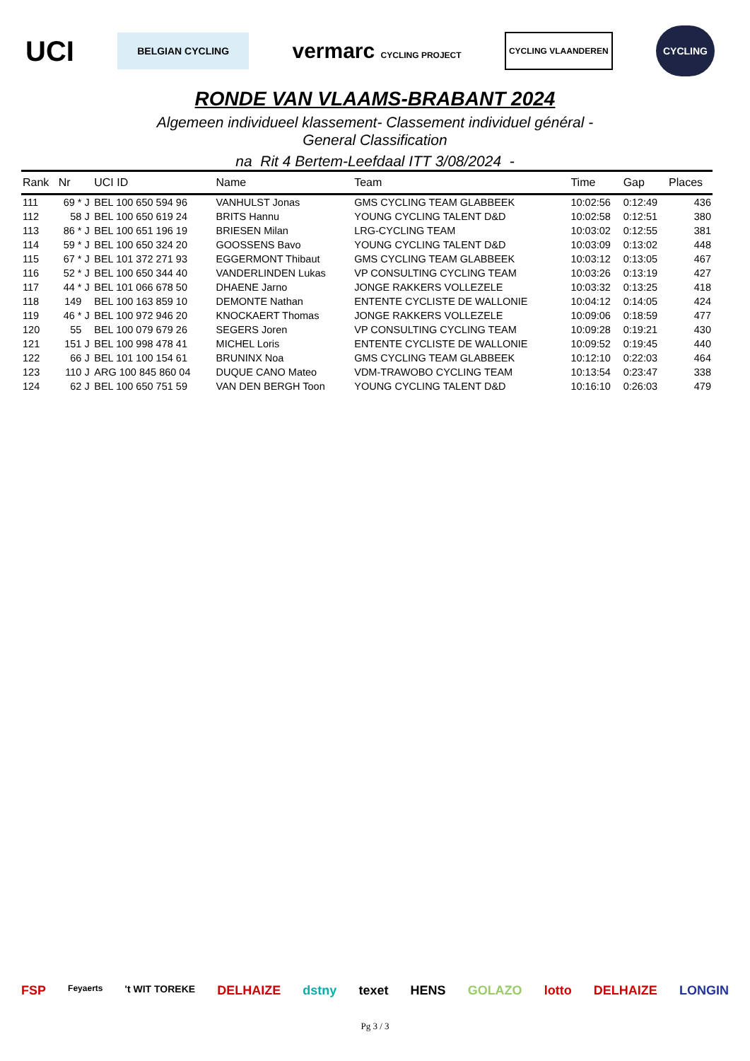UCI BELGIAN CYCLING vermarc CYCLING PROJECT CYCLING VLAANDEREN CYCLING
RONDE VAN VLAAMS-BRABANT 2024
Algemeen individueel klassement- Classement individuel général -
General Classification
na Rit 4 Bertem-Leefdaal ITT 3/08/2024 -
| Rank | Nr | | UCI ID | Name | Team | Time | Gap | Places |
| --- | --- | --- | --- | --- | --- | --- | --- | --- |
| 111 | 69 * | J | BEL 100 650 594 96 | VANHULST Jonas | GMS CYCLING TEAM GLABBEEK | 10:02:56 | 0:12:49 | 436 |
| 112 | 58 | J | BEL 100 650 619 24 | BRITS Hannu | YOUNG CYCLING TALENT D&D | 10:02:58 | 0:12:51 | 380 |
| 113 | 86 * | J | BEL 100 651 196 19 | BRIESEN Milan | LRG-CYCLING TEAM | 10:03:02 | 0:12:55 | 381 |
| 114 | 59 * | J | BEL 100 650 324 20 | GOOSSENS Bavo | YOUNG CYCLING TALENT D&D | 10:03:09 | 0:13:02 | 448 |
| 115 | 67 * | J | BEL 101 372 271 93 | EGGERMONT Thibaut | GMS CYCLING TEAM GLABBEEK | 10:03:12 | 0:13:05 | 467 |
| 116 | 52 * | J | BEL 100 650 344 40 | VANDERLINDEN Lukas | VP CONSULTING CYCLING TEAM | 10:03:26 | 0:13:19 | 427 |
| 117 | 44 * | J | BEL 101 066 678 50 | DHAENE Jarno | JONGE RAKKERS VOLLEZELE | 10:03:32 | 0:13:25 | 418 |
| 118 | 149 | | BEL 100 163 859 10 | DEMONTE Nathan | ENTENTE CYCLISTE DE WALLONIE | 10:04:12 | 0:14:05 | 424 |
| 119 | 46 * | J | BEL 100 972 946 20 | KNOCKAERT Thomas | JONGE RAKKERS VOLLEZELE | 10:09:06 | 0:18:59 | 477 |
| 120 | 55 | | BEL 100 079 679 26 | SEGERS Joren | VP CONSULTING CYCLING TEAM | 10:09:28 | 0:19:21 | 430 |
| 121 | 151 | J | BEL 100 998 478 41 | MICHEL Loris | ENTENTE CYCLISTE DE WALLONIE | 10:09:52 | 0:19:45 | 440 |
| 122 | 66 | J | BEL 101 100 154 61 | BRUNINX Noa | GMS CYCLING TEAM GLABBEEK | 10:12:10 | 0:22:03 | 464 |
| 123 | 110 | J | ARG 100 845 860 04 | DUQUE CANO Mateo | VDM-TRAWOBO CYCLING TEAM | 10:13:54 | 0:23:47 | 338 |
| 124 | 62 | J | BEL 100 650 751 59 | VAN DEN BERGH Toon | YOUNG CYCLING TALENT D&D | 10:16:10 | 0:26:03 | 479 |
FSP Feyaerts 't WIT TOREKE DELHAIZE dstny texet HENS GOLAZO lotto DELHAIZE LONGIN
Pg 3 / 3